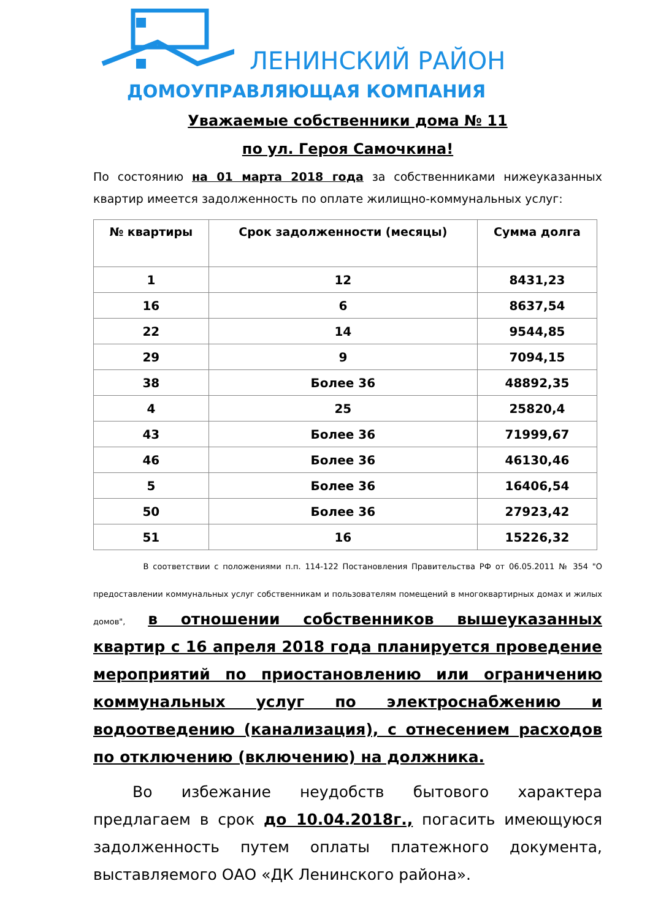ЛЕНИНСКИЙ РАЙОН
ДОМОУПРАВЛЯЮЩАЯ КОМПАНИЯ
Уважаемые собственники дома № 11
по ул. Героя Самочкина!
По состоянию на 01 марта 2018 года за собственниками нижеуказанных квартир имеется задолженность по оплате жилищно-коммунальных услуг:
| № квартиры | Срок задолженности (месяцы) | Сумма долга |
| --- | --- | --- |
| 1 | 12 | 8431,23 |
| 16 | 6 | 8637,54 |
| 22 | 14 | 9544,85 |
| 29 | 9 | 7094,15 |
| 38 | Более 36 | 48892,35 |
| 4 | 25 | 25820,4 |
| 43 | Более 36 | 71999,67 |
| 46 | Более 36 | 46130,46 |
| 5 | Более 36 | 16406,54 |
| 50 | Более 36 | 27923,42 |
| 51 | 16 | 15226,32 |
В соответствии с положениями п.п. 114-122 Постановления Правительства РФ от 06.05.2011 № 354 "О предоставлении коммунальных услуг собственникам и пользователям помещений в многоквартирных домах и жилых домов", в отношении собственников вышеуказанных квартир с 16 апреля 2018 года планируется проведение мероприятий по приостановлению или ограничению коммунальных услуг по электроснабжению и водоотведению (канализация), с отнесением расходов по отключению (включению) на должника.
Во избежание неудобств бытового характера предлагаем в срок до 10.04.2018г., погасить имеющуюся задолженность путем оплаты платежного документа, выставляемого ОАО «ДК Ленинского района».